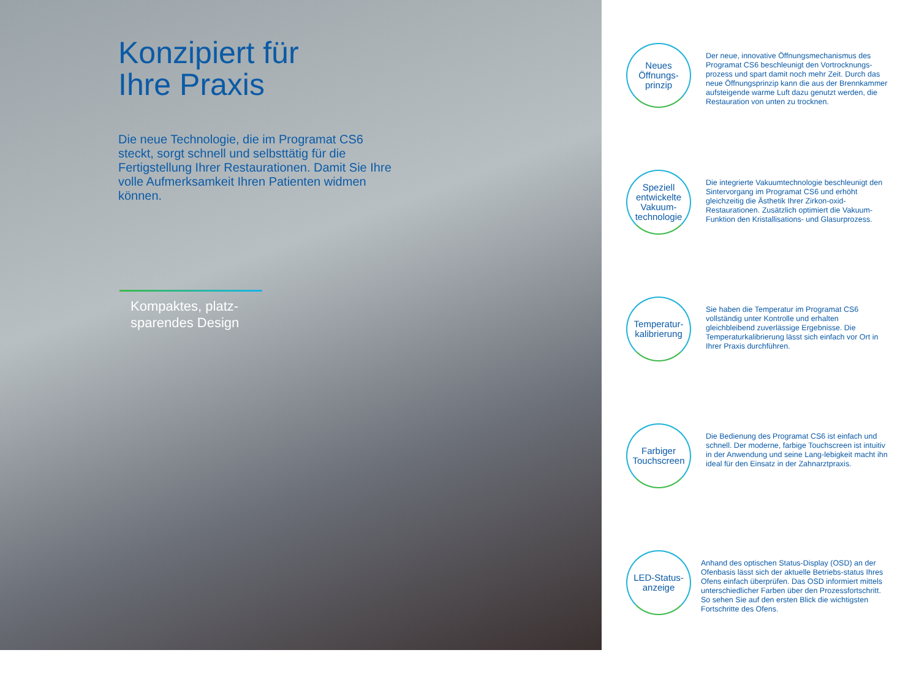Konzipiert für
Ihre Praxis
Die neue Technologie, die im Programat CS6 steckt, sorgt schnell und selbsttätig für die Fertigstellung Ihrer Restaurationen. Damit Sie Ihre volle Aufmerksamkeit Ihren Patienten widmen können.
Kompaktes, platz-
sparendes Design
Neues
Öffnungs-
prinzip
Der neue, innovative Öffnungsmechanismus des Programat CS6 beschleunigt den Vortrocknungs-prozess und spart damit noch mehr Zeit. Durch das neue Öffnungsprinzip kann die aus der Brennkammer aufsteigende warme Luft dazu genutzt werden, die Restauration von unten zu trocknen.
Speziell
entwickelte
Vakuum-
technologie
Die integrierte Vakuumtechnologie beschleunigt den Sintervorgang im Programat CS6 und erhöht gleichzeitig die Ästhetik Ihrer Zirkon-oxid-Restaurationen. Zusätzlich optimiert die Vakuum-Funktion den Kristallisations- und Glasurprozess.
Temperatur-
kalibrierung
Sie haben die Temperatur im Programat CS6 vollständig unter Kontrolle und erhalten gleichbleibend zuverlässige Ergebnisse. Die Temperaturkalibrierung lässt sich einfach vor Ort in Ihrer Praxis durchführen.
Farbiger
Touchscreen
Die Bedienung des Programat CS6 ist einfach und schnell. Der moderne, farbige Touchscreen ist intuitiv in der Anwendung und seine Lang-lebigkeit macht ihn ideal für den Einsatz in der Zahnarztpraxis.
LED-Status-
anzeige
Anhand des optischen Status-Display (OSD) an der Ofenbasis lässt sich der aktuelle Betriebs-status Ihres Ofens einfach überprüfen. Das OSD informiert mittels unterschiedlicher Farben über den Prozessfortschritt. So sehen Sie auf den ersten Blick die wichtigsten Fortschritte des Ofens.